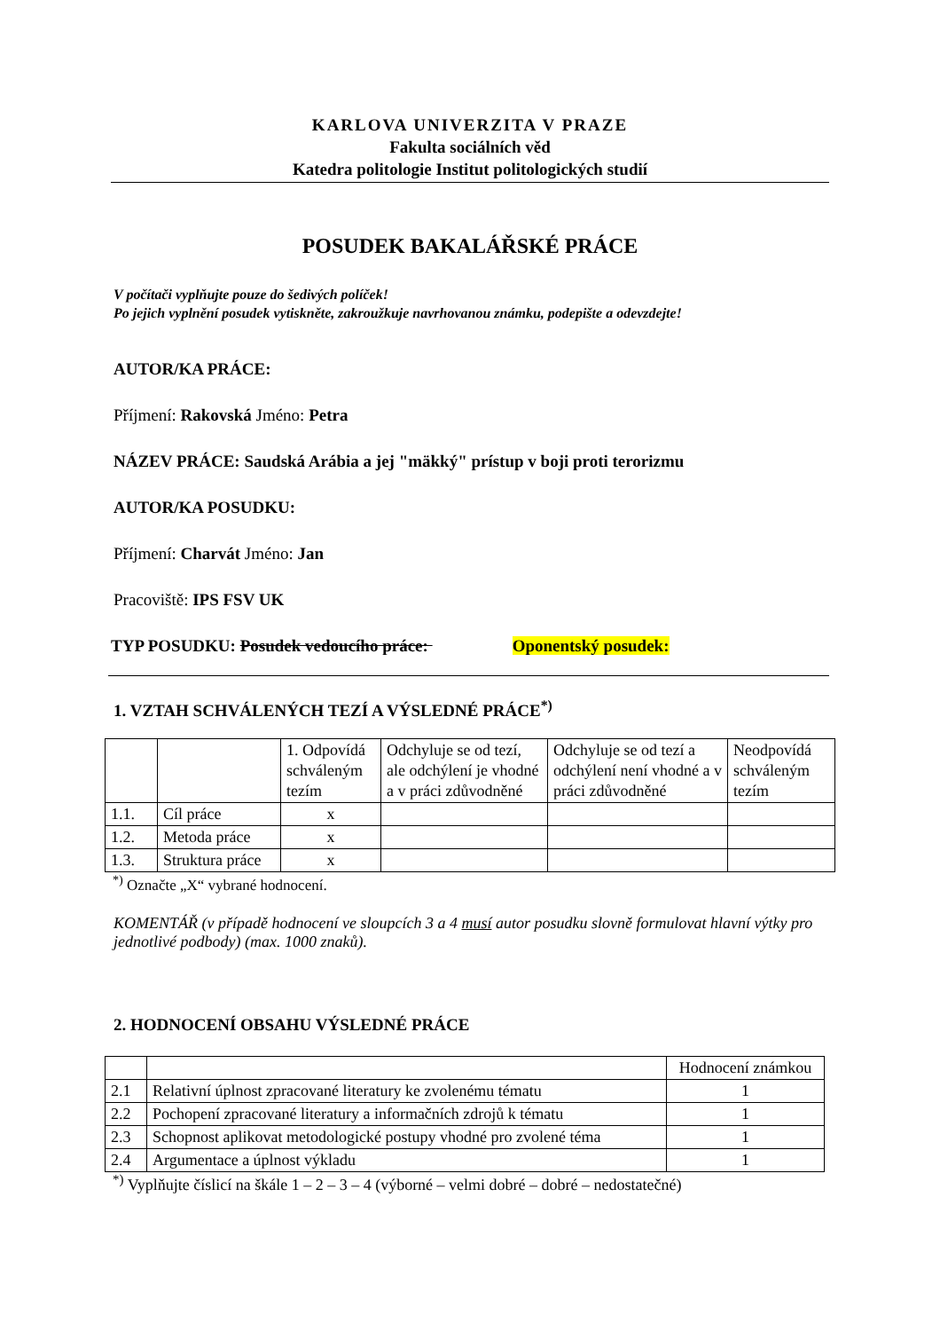KARLOVA UNIVERZITA V PRAZE
Fakulta sociálních věd
Katedra politologie Institut politologických studií
POSUDEK BAKALÁŘSKÉ PRÁCE
V počítači vyplňujte pouze do šedivých políček!
Po jejich vyplnění posudek vytiskněte, zakroužkuje navrhovanou známku, podepište a odevzdejte!
AUTOR/KA PRÁCE:
Příjmení: Rakovská Jméno: Petra
NÁZEV PRÁCE: Saudská Arábia a jej "mäkký" prístup v boji proti terorizmu
AUTOR/KA POSUDKU:
Příjmení: Charvát Jméno: Jan
Pracoviště: IPS FSV UK
TYP POSUDKU: Posudek vedoucího práce: Oponentský posudek:
1. VZTAH SCHVÁLENÝCH TEZÍ A VÝSLEDNÉ PRÁCE<sup>*)</sup>
| | | 1. Odpovídá schváleným tezím | Odchyluje se od tezí, ale odchýlení je vhodné a v práci zdůvodněné | Odchyluje se od tezí a odchýlení není vhodné a v práci zdůvodněné | Neodpovídá schváleným tezím |
| 1.1. | Cíl práce | x | | | |
| 1.2. | Metoda práce | x | | | |
| 1.3. | Struktura práce | x | | | |
<sup>*)</sup> Označte „X“ vybrané hodnocení.
KOMENTÁŘ (v případě hodnocení ve sloupcích 3 a 4 musí autor posudku slovně formulovat hlavní výtky pro jednotlivé podbody) (max. 1000 znaků).
2. HODNOCENÍ OBSAHU VÝSLEDNÉ PRÁCE
| | | Hodnocení známkou |
| 2.1 | Relativní úplnost zpracované literatury ke zvolenému tématu | 1 |
| 2.2 | Pochopení zpracované literatury a informačních zdrojů k tématu | 1 |
| 2.3 | Schopnost aplikovat metodologické postupy vhodné pro zvolené téma | 1 |
| 2.4 | Argumentace a úplnost výkladu | 1 |
<sup>*)</sup> Vyplňujte číslicí na škále 1 – 2 – 3 – 4 (výborné – velmi dobré – dobré – nedostatečné)